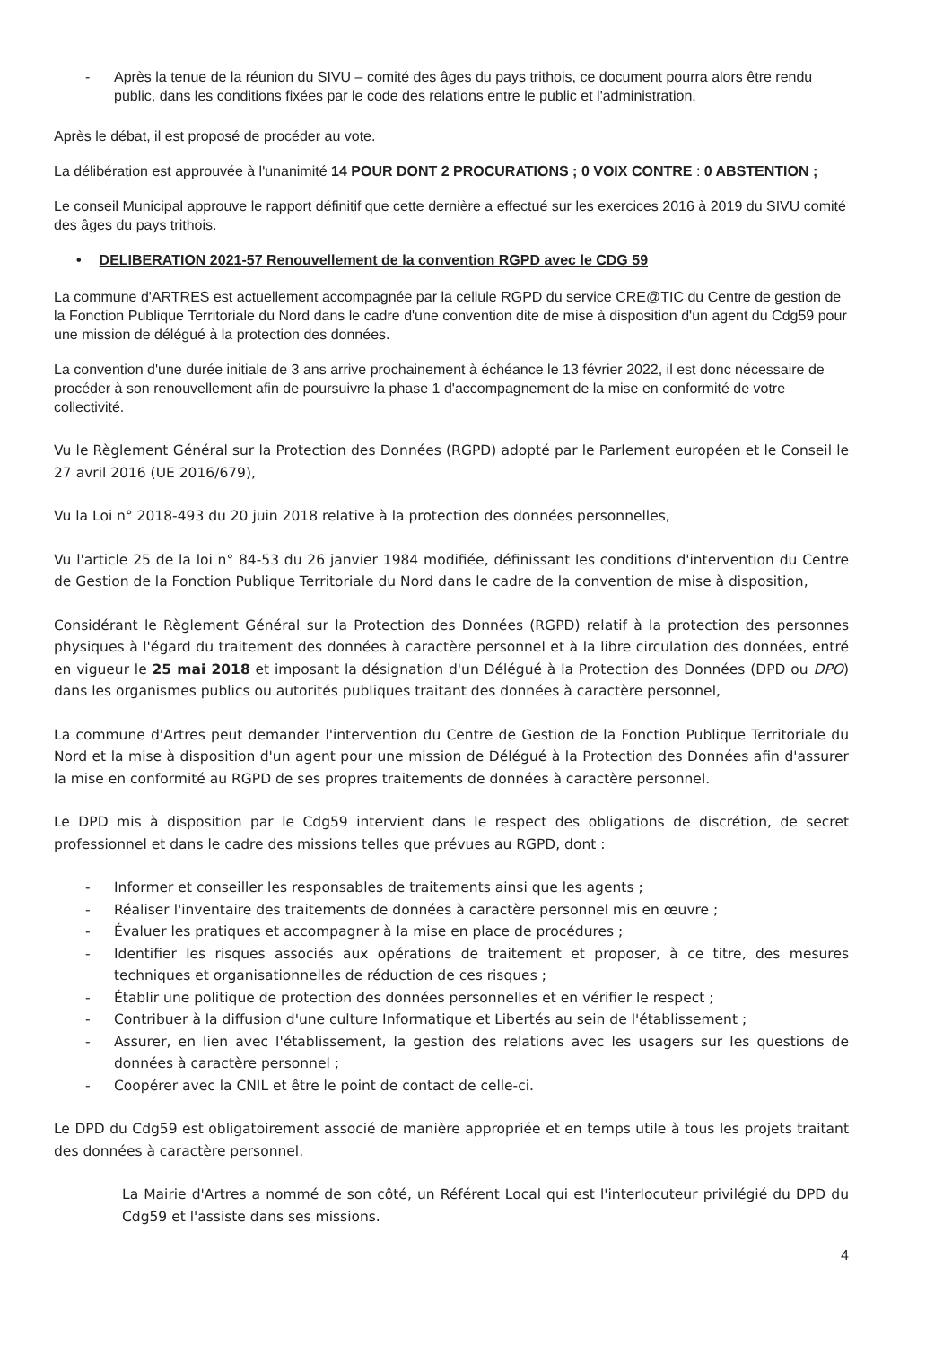- Après la tenue de la réunion du SIVU – comité des âges du pays trithois, ce document pourra alors être rendu public, dans les conditions fixées par le code des relations entre le public et l'administration.
Après le débat, il est proposé de procéder au vote.
La délibération est approuvée à l'unanimité 14 POUR DONT 2 PROCURATIONS ; 0 VOIX CONTRE : 0 ABSTENTION ;
Le conseil Municipal approuve le rapport définitif que cette dernière a effectué sur les exercices 2016 à 2019 du SIVU comité des âges du pays trithois.
• DELIBERATION 2021-57 Renouvellement de la convention RGPD avec le CDG 59
La commune d'ARTRES est actuellement accompagnée par la cellule RGPD du service CRE@TIC du Centre de gestion de la Fonction Publique Territoriale du Nord dans le cadre d'une convention dite de mise à disposition d'un agent du Cdg59 pour une mission de délégué à la protection des données.
La convention d'une durée initiale de 3 ans arrive prochainement à échéance le 13 février 2022, il est donc nécessaire de procéder à son renouvellement afin de poursuivre la phase 1 d'accompagnement de la mise en conformité de votre collectivité.
Vu le Règlement Général sur la Protection des Données (RGPD) adopté par le Parlement européen et le Conseil le 27 avril 2016 (UE 2016/679),
Vu la Loi n° 2018-493 du 20 juin 2018 relative à la protection des données personnelles,
Vu l'article 25 de la loi n° 84-53 du 26 janvier 1984 modifiée, définissant les conditions d'intervention du Centre de Gestion de la Fonction Publique Territoriale du Nord dans le cadre de la convention de mise à disposition,
Considérant le Règlement Général sur la Protection des Données (RGPD) relatif à la protection des personnes physiques à l'égard du traitement des données à caractère personnel et à la libre circulation des données, entré en vigueur le 25 mai 2018 et imposant la désignation d'un Délégué à la Protection des Données (DPD ou DPO) dans les organismes publics ou autorités publiques traitant des données à caractère personnel,
La commune d'Artres peut demander l'intervention du Centre de Gestion de la Fonction Publique Territoriale du Nord et la mise à disposition d'un agent pour une mission de Délégué à la Protection des Données afin d'assurer la mise en conformité au RGPD de ses propres traitements de données à caractère personnel.
Le DPD mis à disposition par le Cdg59 intervient dans le respect des obligations de discrétion, de secret professionnel et dans le cadre des missions telles que prévues au RGPD, dont :
- Informer et conseiller les responsables de traitements ainsi que les agents ;
- Réaliser l'inventaire des traitements de données à caractère personnel mis en œuvre ;
- Évaluer les pratiques et accompagner à la mise en place de procédures ;
- Identifier les risques associés aux opérations de traitement et proposer, à ce titre, des mesures techniques et organisationnelles de réduction de ces risques ;
- Établir une politique de protection des données personnelles et en vérifier le respect ;
- Contribuer à la diffusion d'une culture Informatique et Libertés au sein de l'établissement ;
- Assurer, en lien avec l'établissement, la gestion des relations avec les usagers sur les questions de données à caractère personnel ;
- Coopérer avec la CNIL et être le point de contact de celle-ci.
Le DPD du Cdg59 est obligatoirement associé de manière appropriée et en temps utile à tous les projets traitant des données à caractère personnel.
La Mairie d'Artres a nommé de son côté, un Référent Local qui est l'interlocuteur privilégié du DPD du Cdg59 et l'assiste dans ses missions.
4